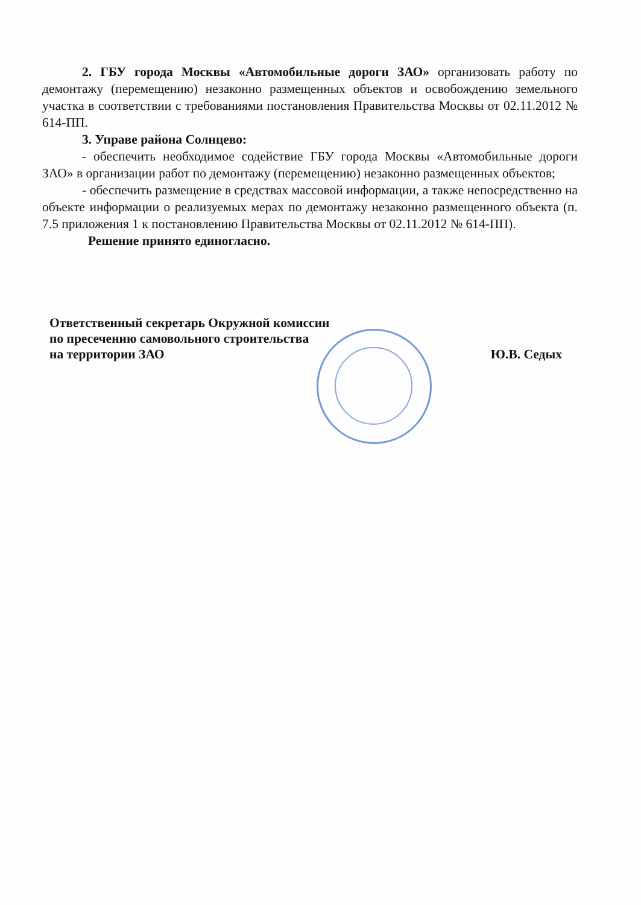2. ГБУ города Москвы «Автомобильные дороги ЗАО» организовать работу по демонтажу (перемещению) незаконно размещенных объектов и освобождению земельного участка в соответствии с требованиями постановления Правительства Москвы от 02.11.2012 № 614-ПП.
3. Управе района Солнцево:
- обеспечить необходимое содействие ГБУ города Москвы «Автомобильные дороги ЗАО» в организации работ по демонтажу (перемещению) незаконно размещенных объектов;
- обеспечить размещение в средствах массовой информации, а также непосредственно на объекте информации о реализуемых мерах по демонтажу незаконно размещенного объекта (п. 7.5 приложения 1 к постановлению Правительства Москвы от 02.11.2012 № 614-ПП).
Решение принято единогласно.
Ответственный секретарь Окружной комиссии
по пресечению самовольного строительства
на территории ЗАО Ю.В. Седых